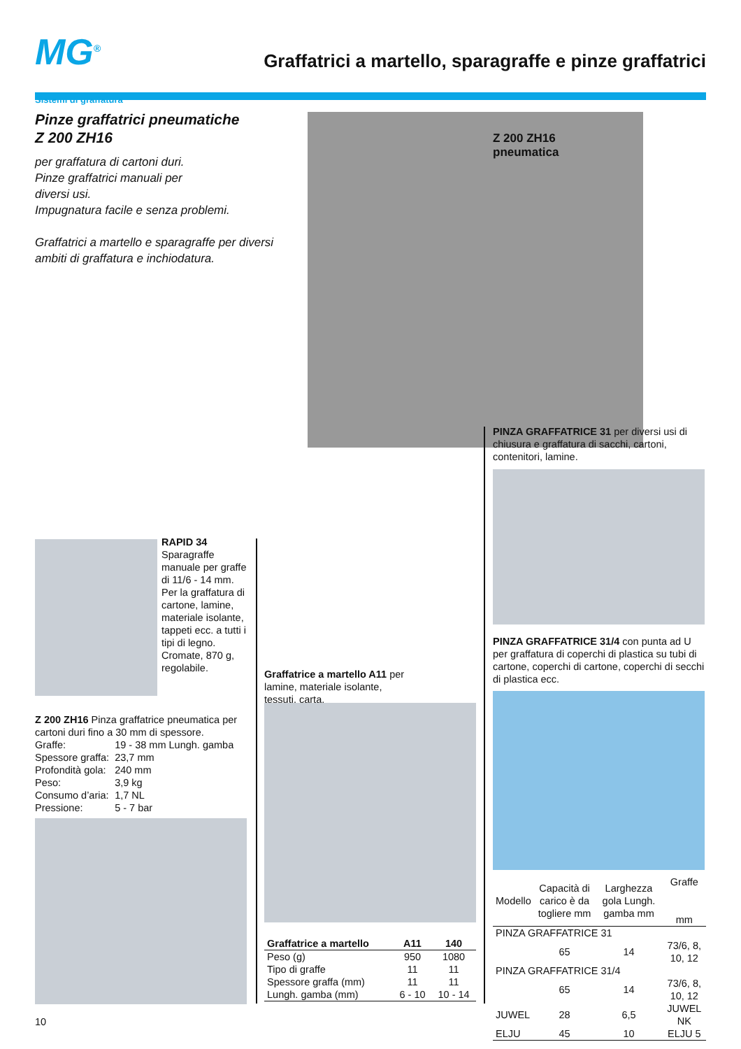MG<sup>®</sup>
Graffatrici a martello, sparagraffe e pinze graffatrici
Sistemi di graffatura
Pinze graffatrici pneumatiche
Z 200 ZH16
per graffatura di cartoni duri.
Pinze graffatrici manuali per
diversi usi.
Impugnatura facile e senza problemi.
Graffatrici a martello e sparagraffe per diversi ambiti di graffatura e inchiodatura.
Z 200 ZH16
pneumatica
PINZA GRAFFATRICE 31 per diversi usi di chiusura e graffatura di sacchi, cartoni, contenitori, lamine.
PINZA GRAFFATRICE 31/4 con punta ad U per graffatura di coperchi di plastica su tubi di cartone, coperchi di cartone, coperchi di secchi di plastica ecc.
| Modello | Capacità di carico è da togliere mm | Larghezza gola Lungh. gamba mm | Graffe mm |
| PINZA GRAFFATRICE 31 | | | |
| | 65 | 14 | 73/6, 8, 10, 12 |
| PINZA GRAFFATRICE 31/4 | | | |
| | 65 | 14 | 73/6, 8, 10, 12 |
| JUWEL | 28 | 6,5 | JUWEL NK |
| ELJU | 45 | 10 | ELJU 5 |
RAPID 34
Sparagraffe manuale per graffe di 11/6 - 14 mm. Per la graffatura di cartone, lamine, materiale isolante, tappeti ecc. a tutti i tipi di legno. Cromate, 870 g, regolabile.
Z 200 ZH16 Pinza graffatrice pneumatica per cartoni duri fino a 30 mm di spessore.
| Graffe: | 19 - 38 mm Lungh. gamba |
| Spessore graffa: | 23,7 mm |
| Profondità gola: | 240 mm |
| Peso: | 3,9 kg |
| Consumo d’aria: | 1,7 NL |
| Pressione: | 5 - 7 bar |
Graffatrice a martello A11 per lamine, materiale isolante, tessuti, carta.
| Graffatrice a martello | A11 | 140 |
| --- | --- | --- |
| Peso (g) | 950 | 1080 |
| Tipo di graffe | 11 | 11 |
| Spessore graffa (mm) | 11 | 11 |
| Lungh. gamba (mm) | 6 - 10 | 10 - 14 |
10